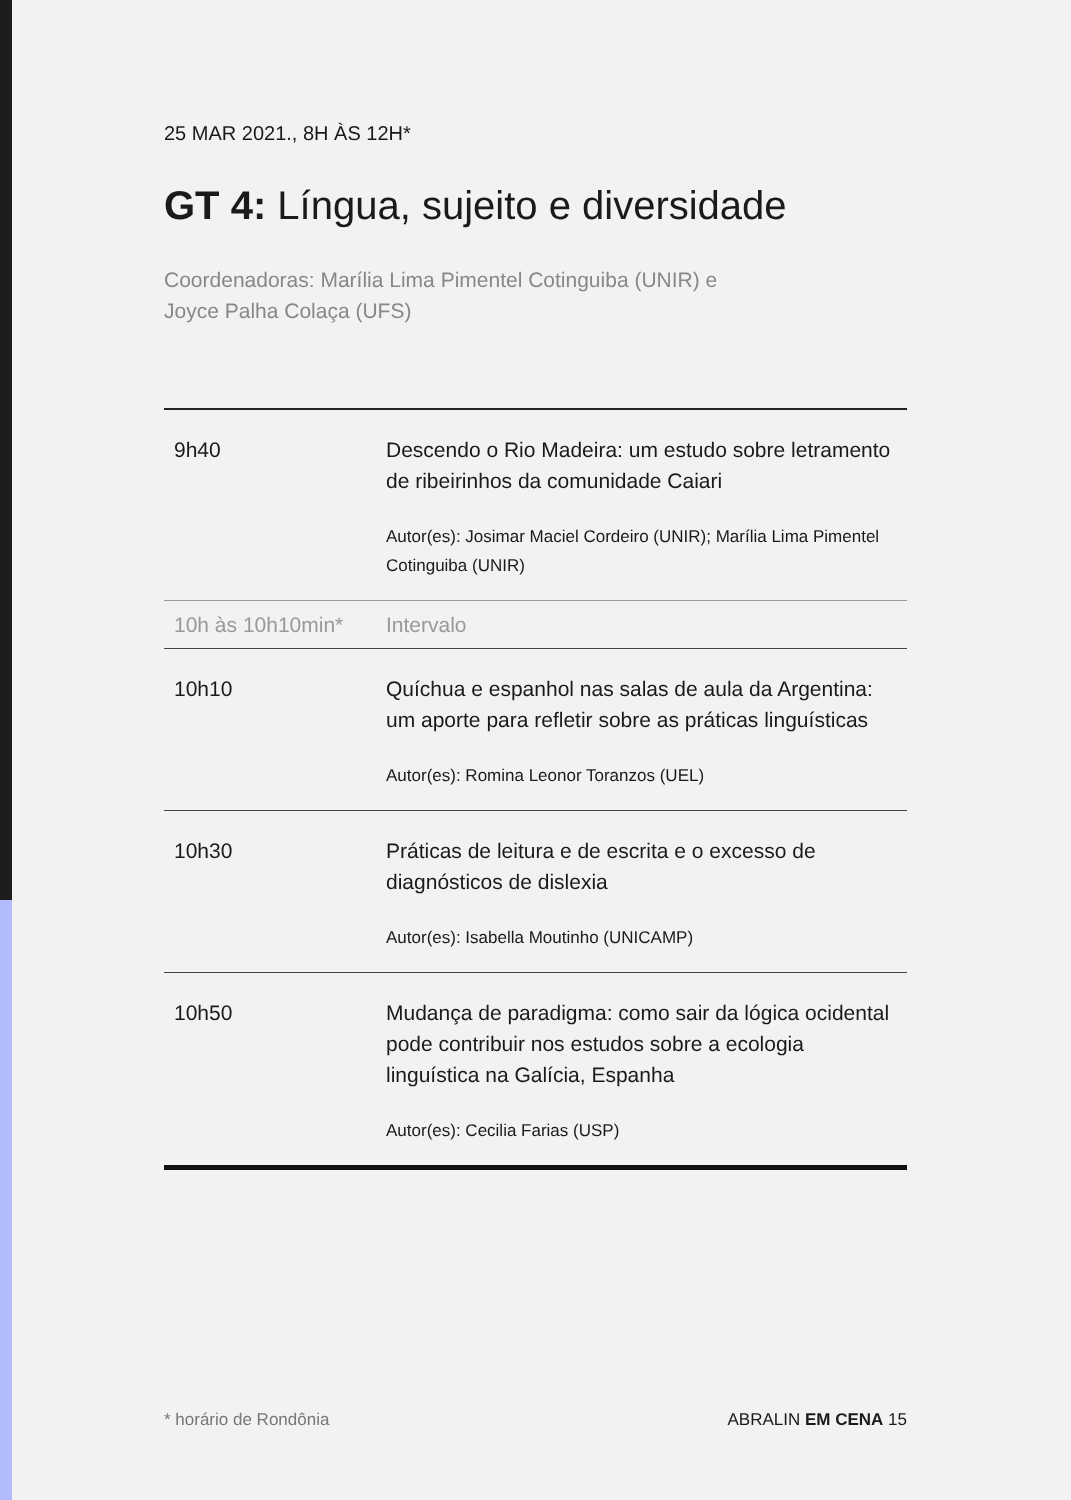25 MAR 2021., 8H ÀS 12H*
GT 4: Língua, sujeito e diversidade
Coordenadoras: Marília Lima Pimentel Cotinguiba (UNIR) e
Joyce Palha Colaça (UFS)
| 9h40 | Descendo o Rio Madeira: um estudo sobre letramento de ribeirinhos da comunidade Caiari Autor(es): Josimar Maciel Cordeiro (UNIR); Marília Lima Pimentel Cotinguiba (UNIR) |
| 10h às 10h10min* | Intervalo |
| 10h10 | Quíchua e espanhol nas salas de aula da Argentina: um aporte para refletir sobre as práticas linguísticas Autor(es): Romina Leonor Toranzos (UEL) |
| 10h30 | Práticas de leitura e de escrita e o excesso de diagnósticos de dislexia Autor(es): Isabella Moutinho (UNICAMP) |
| 10h50 | Mudança de paradigma: como sair da lógica ocidental pode contribuir nos estudos sobre a ecologia linguística na Galícia, Espanha Autor(es): Cecilia Farias (USP) |
* horário de Rondônia ABRALIN EM CENA 15